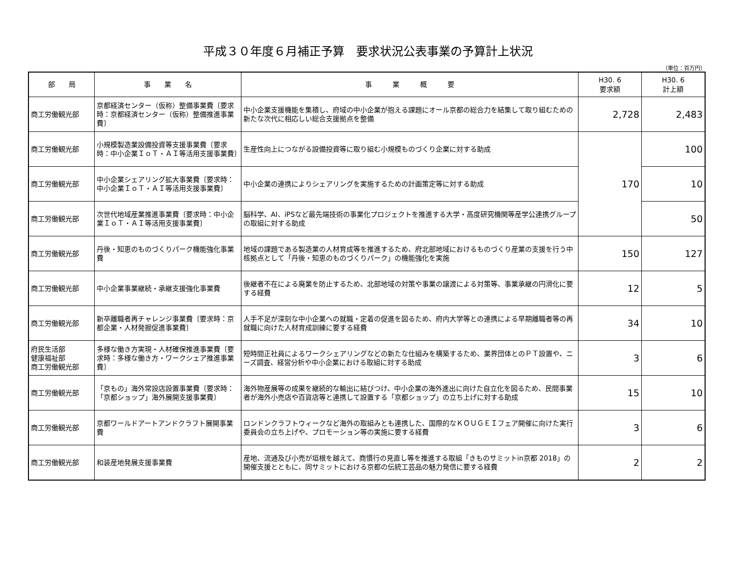平成３０年度６月補正予算　要求状況公表事業の予算計上状況
（単位：百万円）
| 部 局 | 事 業 名 | 事 業 概 要 | H30. 6 要求額 | H30. 6 計上額 |
| --- | --- | --- | --- | --- |
| 商工労働観光部 | 京都経済センター（仮称）整備事業費〔要求時：京都経済センター（仮称）整備推進事業費〕 | 中小企業支援機能を集積し、府域の中小企業が抱える課題にオール京都の総合力を結集して取り組むための新たな次代に相応しい総合支援拠点を整備 | 2,728 | 2,483 |
| 商工労働観光部 | 小規模製造業設備投資等支援事業費〔要求時：中小企業ＩｏＴ・ＡＩ等活用支援事業費〕 | 生産性向上につながる設備投資等に取り組む小規模ものづくり企業に対する助成 | 170 | 100 |
| 商工労働観光部 | 中小企業シェアリング拡大事業費〔要求時：中小企業ＩｏＴ・ＡＩ等活用支援事業費〕 | 中小企業の連携によりシェアリングを実施するための計画策定等に対する助成 | | 10 |
| 商工労働観光部 | 次世代地域産業推進事業費〔要求時：中小企業ＩｏＴ・ＡＩ等活用支援事業費〕 | 脳科学、AI、iPSなど最先端技術の事業化プロジェクトを推進する大学・高度研究機関等産学公連携グループの取組に対する助成 | | 50 |
| 商工労働観光部 | 丹後・知恵のものづくりパーク機能強化事業費 | 地域の課題である製造業の人材育成等を推進するため、府北部地域におけるものづくり産業の支援を行う中核拠点として「丹後・知恵のものづくりパーク」の機能強化を実施 | 150 | 127 |
| 商工労働観光部 | 中小企業事業継続・承継支援強化事業費 | 後継者不在による廃業を防止するため、北部地域の対策や事業の譲渡による対策等、事業承継の円滑化に要する経費 | 12 | 5 |
| 商工労働観光部 | 新卒離職者再チャレンジ事業費〔要求時：京都企業・人材発掘促進事業費〕 | 人手不足が深刻な中小企業への就職・定着の促進を図るため、府内大学等との連携による早期離職者等の再就職に向けた人材育成訓練に要する経費 | 34 | 10 |
| 府民生活部 健康福祉部 商工労働観光部 | 多様な働き方実現・人材確保推進事業費〔要求時：多様な働き方・ワークシェア推進事業費〕 | 短時間正社員によるワークシェアリングなどの新たな仕組みを構築するため、業界団体とのＰＴ設置や、ニーズ調査、経営分析や中小企業における取組に対する助成 | 3 | 6 |
| 商工労働観光部 | 「京もの」海外常設店設置事業費〔要求時：「京都ショップ」海外展開支援事業費〕 | 海外物産展等の成果を継続的な輸出に結びつけ、中小企業の海外進出に向けた自立化を図るため、民間事業者が海外小売店や百貨店等と連携して設置する「京都ショップ」の立ち上げに対する助成 | 15 | 10 |
| 商工労働観光部 | 京都ワールドアートアンドクラフト展開事業費 | ロンドンクラフトウィークなど海外の取組みとも連携した、国際的なＫＯＵＧＥＩフェア開催に向けた実行委員会の立ち上げや、プロモーション等の実施に要する経費 | 3 | 6 |
| 商工労働観光部 | 和装産地発展支援事業費 | 産地、流通及び小売が垣根を越えて、商慣行の見直し等を推進する取組「きものサミットin京都 2018」の開催支援とともに、同サミットにおける京都の伝統工芸品の魅力発信に要する経費 | 2 | 2 |